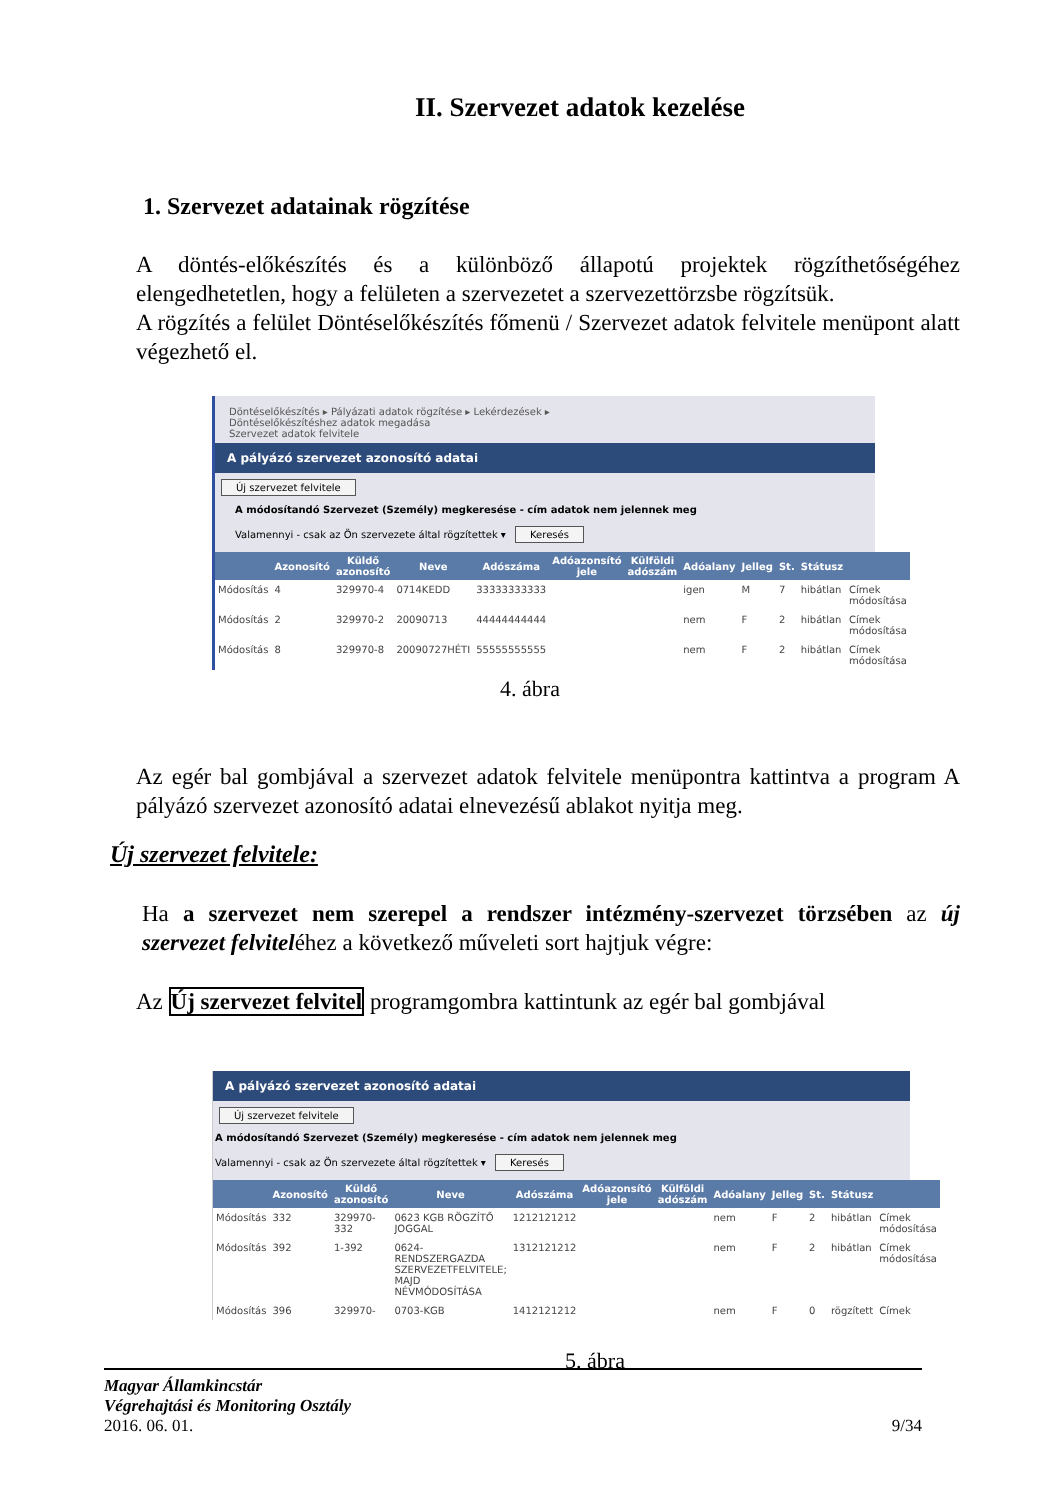II. Szervezet adatok kezelése
1. Szervezet adatainak rögzítése
A döntés-előkészítés és a különböző állapotú projektek rögzíthetőségéhez elengedhetetlen, hogy a felületen a szervezetet a szervezettörzsbe rögzítsük.
A rögzítés a felület Döntéselőkészítés főmenü / Szervezet adatok felvitele menüpont alatt végezhető el.
Döntéselőkészítés ▸ Pályázati adatok rögzítése ▸ Lekérdezések ▸
Döntéselőkészítéshez adatok megadása
Szervezet adatok felvitele
A pályázó szervezet azonosító adatai
Új szervezet felvitele
A módosítandó Szervezet (Személy) megkeresése - cím adatok nem jelennek meg
Valamennyi - csak az Ön szervezete által rögzítettek ▾ Keresés
| | Azonosító | Küldő azonosító | Neve | Adószáma | Adóazonsító jele | Külföldi adószám | Adóalany | Jelleg | St. | Státusz | |
| --- | --- | --- | --- | --- | --- | --- | --- | --- | --- | --- | --- |
| Módosítás | 4 | 329970-4 | 0714KEDD | 33333333333 | | | igen | M | 7 | hibátlan | Címek módosítása |
| Módosítás | 2 | 329970-2 | 20090713 | 44444444444 | | | nem | F | 2 | hibátlan | Címek módosítása |
| Módosítás | 8 | 329970-8 | 20090727HÉTI | 55555555555 | | | nem | F | 2 | hibátlan | Címek módosítása |
4. ábra
Az egér bal gombjával a szervezet adatok felvitele menüpontra kattintva a program A pályázó szervezet azonosító adatai elnevezésű ablakot nyitja meg.
Új szervezet felvitele:
Ha a szervezet nem szerepel a rendszer intézmény-szervezet törzsében az új szervezet felviteléhez a következő műveleti sort hajtjuk végre:
Az Új szervezet felvitel programgombra kattintunk az egér bal gombjával
A pályázó szervezet azonosító adatai
Új szervezet felvitele
A módosítandó Szervezet (Személy) megkeresése - cím adatok nem jelennek meg
Valamennyi - csak az Ön szervezete által rögzítettek ▾ Keresés
| | Azonosító | Küldő azonosító | Neve | Adószáma | Adóazonsító jele | Külföldi adószám | Adóalany | Jelleg | St. | Státusz | |
| --- | --- | --- | --- | --- | --- | --- | --- | --- | --- | --- | --- |
| Módosítás | 332 | 329970-332 | 0623 KGB RÖGZÍTŐ JOGGAL | 1212121212 | | | nem | F | 2 | hibátlan | Címek módosítása |
| Módosítás | 392 | 1-392 | 0624-RENDSZERGAZDA SZERVEZETFELVITELE; MAJD NÉVMÓDOSÍTÁSA | 1312121212 | | | nem | F | 2 | hibátlan | Címek módosítása |
| Módosítás | 396 | 329970- | 0703-KGB | 1412121212 | | | nem | F | 0 | rögzített | Címek |
5. ábra
Magyar Államkincstár
Végrehajtási és Monitoring Osztály
2016. 06. 01. 9/34